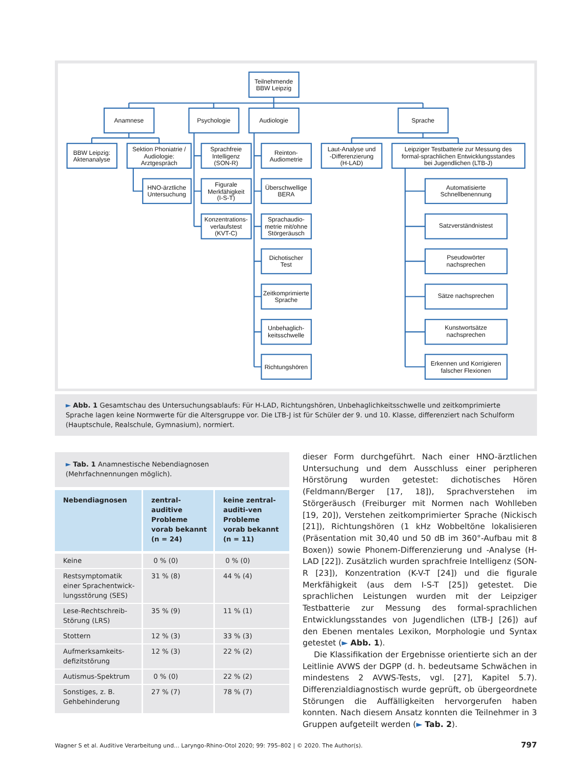Teilnehmende
BBW Leipzig
Anamnese
Psychologie
Audiologie
Sprache
BBW Leipzig:
Aktenanalyse
Sektion Phoniatrie /
Audiologie:
Arztgespräch
Sprachfreie
Intelligenz
(SON-R)
Reinton-
Audiometrie
Laut-Analyse und
-Differenzierung
(H-LAD)
Leipziger Testbatterie zur Messung des
formal-sprachlichen Entwicklungsstandes
bei Jugendlichen (LTB-J)
HNO-ärztliche
Untersuchung
Figurale
Merkfähigkeit
(I-S-T)
Konzentrations-
verlaufstest
(KVT-C)
Überschwellige
BERA
Sprachaudio-
metrie mit/ohne
Störgeräusch
Dichotischer
Test
Zeitkomprimierte
Sprache
Unbehaglich-
keitsschwelle
Richtungshören
Automatisierte
Schnellbenennung
Satzverständnistest
Pseudowörter
nachsprechen
Sätze nachsprechen
Kunstwortsätze
nachsprechen
Erkennen und Korrigieren
falscher Flexionen
► Abb. 1 Gesamtschau des Untersuchungsablaufs: Für H-LAD, Richtungshören, Unbehaglichkeitsschwelle und zeitkomprimierte Sprache lagen keine Normwerte für die Altersgruppe vor. Die LTB-J ist für Schüler der 9. und 10. Klasse, differenziert nach Schulform (Hauptschule, Realschule, Gymnasium), normiert.
► Tab. 1 Anamnestische Nebendiagnosen (Mehrfachnennungen möglich).
| Nebendiagnosen | zentral-auditive Probleme vorab bekannt (n = 24) | keine zentral-auditi-ven Probleme vorab bekannt (n = 11) |
| --- | --- | --- |
| Keine | 0 % (0) | 0 % (0) |
| Restsymptomatik einer Sprachentwick-lungsstörung (SES) | 31 % (8) | 44 % (4) |
| Lese-Rechtschreib-Störung (LRS) | 35 % (9) | 11 % (1) |
| Stottern | 12 % (3) | 33 % (3) |
| Aufmerksamkeits-defizitstörung | 12 % (3) | 22 % (2) |
| Autismus-Spektrum | 0 % (0) | 22 % (2) |
| Sonstiges, z. B. Gehbehinderung | 27 % (7) | 78 % (7) |
dieser Form durchgeführt. Nach einer HNO-ärztlichen Untersuchung und dem Ausschluss einer peripheren Hörstörung wurden getestet: dichotisches Hören (Feldmann/Berger [17, 18]), Sprachverstehen im Störgeräusch (Freiburger mit Normen nach Wohlleben [19, 20]), Verstehen zeitkomprimierter Sprache (Nickisch [21]), Richtungshören (1 kHz Wobbeltöne lokalisieren (Präsentation mit 30,40 und 50 dB im 360°-Aufbau mit 8 Boxen)) sowie Phonem-Differenzierung und -Analyse (H-LAD [22]). Zusätzlich wurden sprachfreie Intelligenz (SON-R [23]), Konzentration (K-V-T [24]) und die figurale Merkfähigkeit (aus dem I-S-T [25]) getestet. Die sprachlichen Leistungen wurden mit der Leipziger Testbatterie zur Messung des formal-sprachlichen Entwicklungsstandes von Jugendlichen (LTB-J [26]) auf den Ebenen mentales Lexikon, Morphologie und Syntax getestet (► Abb. 1).
Die Klassifikation der Ergebnisse orientierte sich an der Leitlinie AVWS der DGPP (d. h. bedeutsame Schwächen in mindestens 2 AVWS-Tests, vgl. [27], Kapitel 5.7). Differenzialdiagnostisch wurde geprüft, ob übergeordnete Störungen die Auffälligkeiten hervorgerufen haben konnten. Nach diesem Ansatz konnten die Teilnehmer in 3 Gruppen aufgeteilt werden (► Tab. 2).
Wagner S et al. Auditive Verarbeitung und… Laryngo-Rhino-Otol 2020; 99: 795–802 | © 2020. The Author(s). 797